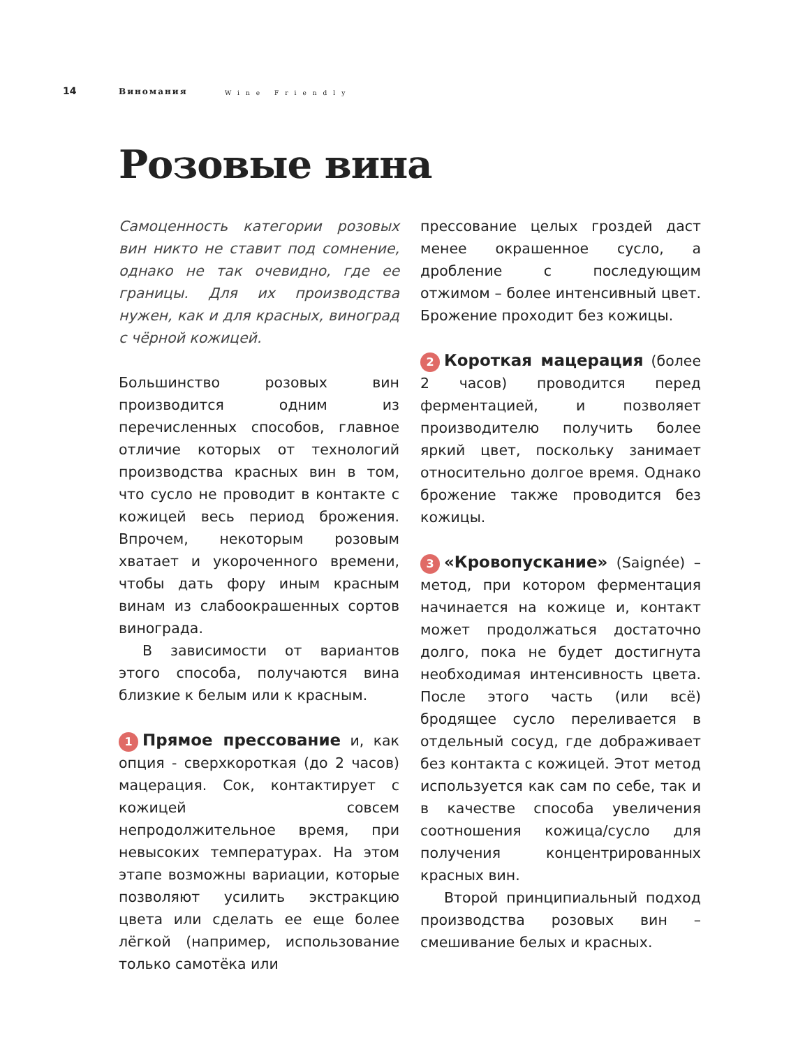14 Виномания Wine Friendly
Розовые вина
Самоценность категории розовых вин никто не ставит под сомнение, однако не так очевидно, где ее границы. Для их производства нужен, как и для красных, виноград с чёрной кожицей.
Большинство розовых вин производится одним из перечисленных способов, главное отличие которых от технологий производства красных вин в том, что сусло не проводит в контакте с кожицей весь период брожения. Впрочем, некоторым розовым хватает и укороченного времени, чтобы дать фору иным красным винам из слабоокрашенных сортов винограда.
В зависимости от вариантов этого способа, получаются вина близкие к белым или к красным.
1 Прямое прессование и, как опция - сверхкороткая (до 2 часов) мацерация. Сок, контактирует с кожицей совсем непродолжительное время, при невысоких температурах. На этом этапе возможны вариации, которые позволяют усилить экстракцию цвета или сделать ее еще более лёгкой (например, использование только самотёка или
прессование целых гроздей даст менее окрашенное сусло, а дробление с последующим отжимом – более интенсивный цвет. Брожение проходит без кожицы.
2 Короткая мацерация (более 2 часов) проводится перед ферментацией, и позволяет производителю получить более яркий цвет, поскольку занимает относительно долгое время. Однако брожение также проводится без кожицы.
3 «Кровопускание» (Saignée) – метод, при котором ферментация начинается на кожице и, контакт может продолжаться достаточно долго, пока не будет достигнута необходимая интенсивность цвета. После этого часть (или всё) бродящее сусло переливается в отдельный сосуд, где дображивает без контакта с кожицей. Этот метод используется как сам по себе, так и в качестве способа увеличения соотношения кожица/сусло для получения концентрированных красных вин.
Второй принципиальный подход производства розовых вин – смешивание белых и красных.